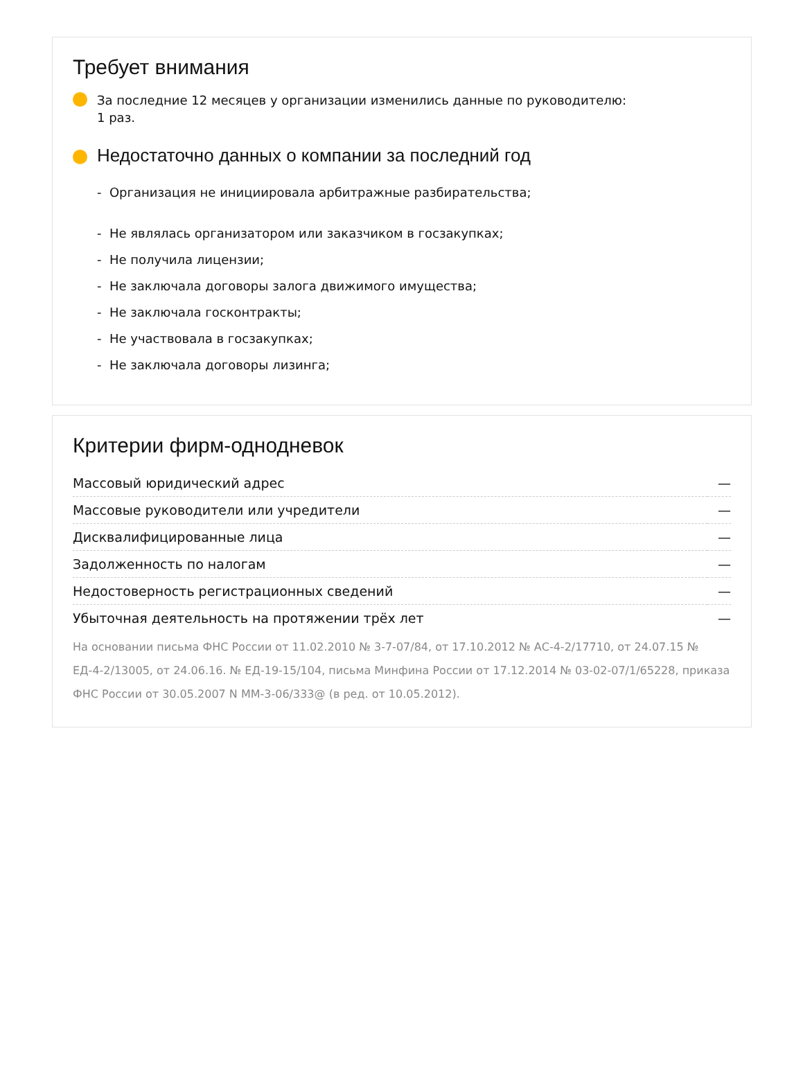Требует внимания
За последние 12 месяцев у организации изменились данные по руководителю:
1 раз.
Недостаточно данных о компании за последний год
- Организация не инициировала арбитражные разбирательства;
- Не являлась организатором или заказчиком в госзакупках;
- Не получила лицензии;
- Не заключала договоры залога движимого имущества;
- Не заключала госконтракты;
- Не участвовала в госзакупках;
- Не заключала договоры лизинга;
Критерии фирм-однодневок
| Массовый юридический адрес | — |
| Массовые руководители или учредители | — |
| Дисквалифицированные лица | — |
| Задолженность по налогам | — |
| Недостоверность регистрационных сведений | — |
| Убыточная деятельность на протяжении трёх лет | — |
На основании письма ФНС России от 11.02.2010 № 3-7-07/84, от 17.10.2012 № АС-4-2/17710, от 24.07.15 № ЕД-4-2/13005, от 24.06.16. № ЕД-19-15/104, письма Минфина России от 17.12.2014 № 03-02-07/1/65228, приказа ФНС России от 30.05.2007 N ММ-3-06/333@ (в ред. от 10.05.2012).